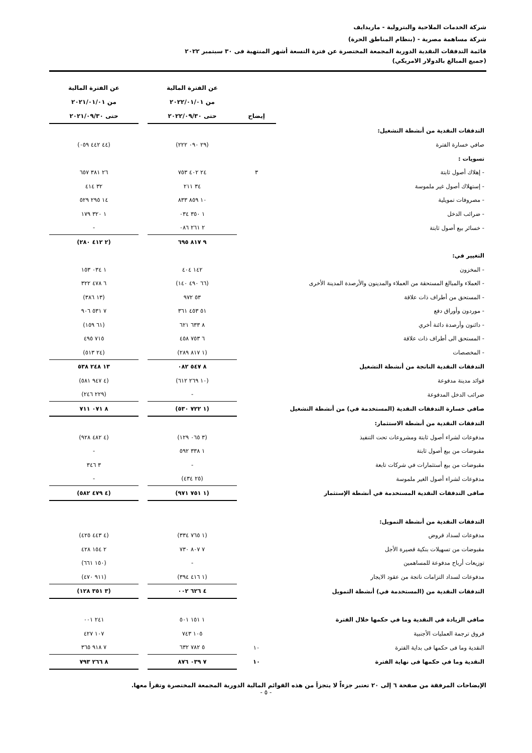شركة الخدمات الملاحية والبترولية - ماريدايف
شركة مساهمة مصرية - (بنظام المناطق الحرة)
قائمة التدفقات النقدية الدورية المجمعة المختصرة عن فترة التسعة أشهر المنتهية فى ٣٠ سبتمبر ٢٠٢٢
(جميع المبالغ بالدولار الامريكي)
| | | عن الفترة المالية | | عن الفترة المالية |
| --- | --- | --- | --- | --- |
| | | من ٢٠٢٢/٠١/٠١ | | من ٢٠٢١/٠١/٠١ |
| | إيضاح | حتى ٢٠٢٢/٠٩/٣٠ | | حتى ٢٠٢١/٠٩/٣٠ |
| التدفقات النقدية من أنشطة التشغيل: | | | | |
| صافي خسارة الفترة | | (٢٩ ٠٩٠ ٢٢٢) | | (٤٤ ٤٤٢ ٠٥٩) |
| تسويات : | | | | |
| - إهلاك أصول ثابتة | ٣ | ٢٤ ٤٠٢ ٧٥٣ | | ٢٦ ٣٨١ ٦٥٧ |
| - إستهلاك أصول غير ملموسة | | ٣٤ ٢١١ | | ٣٢ ٤١٤ |
| - مصروفات تمويلية | | ١٠ ٨٥٩ ٨٣٣ | | ١٤ ٢٩٥ ٥٢٩ |
| - ضرائب الدخل | | ١ ٣٥٠ ٠٣٤ | | ١ ٣٢٠ ١٧٩ |
| - خسائر بيع أصول ثابتة | | ٢ ٢٦١ ٠٨٦ | | - |
| | | ٩ ٨١٧ ٦٩٥ | | (٢ ٤١٢ ٢٨٠) |
| التغيير في: | | | | |
| - المخزون | | ١٤٢ ٤٠٤ | | ١ ٠٣٤ ١٥٣ |
| - العملاء والمبالغ المستحقة من العملاء والمدينون والأرصدة المدينة الأخرى | | (٦٦ ٤٩٠ ١٤٠) | | ٦ ٤٧٨ ٣٢٢ |
| - المستحق من أطراف ذات علاقة | | ٥٣ ٩٧٢ | | (١٣ ٣٨٦) |
| - موردون وأوراق دفع | | ٥١ ٤٥٣ ٣٦١ | | ٧ ٥٣١ ٩٠٦ |
| - دائنون وأرصدة دائنة أخري | | ٨ ٦٣٣ ٦٢١ | | (٦١ ١٥٩) |
| - المستحق الى أطراف ذات علاقة | | ٦ ٧٥٣ ٤٥٨ | | ٧١٥ ٤٩٥ |
| - المخصصات | | (١ ٨١٧ ٢٨٩) | | (٢٤ ٥١٣) |
| التدفقات النقدية الناتجة من أنشطة التشغيل | | ٨ ٥٤٧ ٠٨٢ | | ١٣ ٢٤٨ ٥٣٨ |
| فوائد مدينة مدفوعة | | (١٠ ٢٦٩ ٦١٢) | | (٤ ٩٤٧ ٥٨١) |
| ضرائب الدخل المدفوعة | | - | | (٢٢٩ ٢٤٦) |
| صافي خسارة التدفقات النقدية (المستخدمة في) من أنشطة التشغيل | | (١ ٧٢٢ ٥٣٠) | | ٨ ٠٧١ ٧١١ |
| التدفقات النقدية من أنشطة الاستثمار: | | | | |
| مدفوعات لشراء أصول ثابتة ومشروعات تحت التنفيذ | | (٣ ٠٦٥ ١٢٩) | | (٤ ٤٨٢ ٩٢٨) |
| مقبوضات من بيع أصول ثابتة | | ١ ٣٣٨ ٥٩٢ | | - |
| مقبوضات من بيع أستثمارات في شركات تابعة | | - | | ٣ ٣٤٦ |
| مدفوعات لشراء أصول الغير ملموسة | | (٢٥ ٤٣٤) | | - |
| صافى التدفقات النقدية المستخدمة في أنشطة الإستثمار | | (١ ٧٥١ ٩٧١) | | (٤ ٤٧٩ ٥٨٢) |
| التدفقات النقدية من أنشطة التمويل: | | | | |
| مدفوعات لسداد قروض | | (١ ٧٦٥ ٣٣٤) | | (٤ ٤٤٣ ٤٢٥) |
| مقبوضات من تسهيلات بنكية قصيرة الأجل | | ٧ ٨٠٧ ٧٣٠ | | ٢ ١٥٤ ٤٢٨ |
| توزيعات أرباح مدفوعة للمساهمين | | - | | (١٥٠ ٦٦١) |
| مدفوعات لسداد التزامات ناتجة من عقود الايجار | | (١ ٤١٦ ٣٩٤) | | (٩١١ ٤٧٠) |
| التدفقات النقدية من (المستخدمة في) أنشطة التمويل | | ٤ ٦٢٦ ٠٠٢ | | (٣ ٣٥١ ١٢٨) |
| صافي الزيادة في النقدية وما في حكمها خلال الفترة | | ١ ١٥١ ٥٠١ | | ٢٤١ ٠٠١ |
| فروق ترجمة العمليات الأجنبية | | ١٠٥ ٧٤٣ | | ١٠٧ ٤٢٧ |
| النقدية وما فى حكمها فى بداية الفترة | ١٠ | ٥ ٧٨٢ ٦٣٢ | | ٧ ٩١٨ ٣٦٥ |
| النقدية وما في حكمها فى نهاية الفترة | ١٠ | ٧ ٠٣٩ ٨٧٦ | | ٨ ٢٦٦ ٧٩٣ |
الإيضاحات المرفقة من صفحة ٦ إلى ٢٠ تعتبر جزءاً لا يتجزأ من هذه القوائم المالية الدورية المجمعة المختصرة وتقرأ معها.
- ٥ -